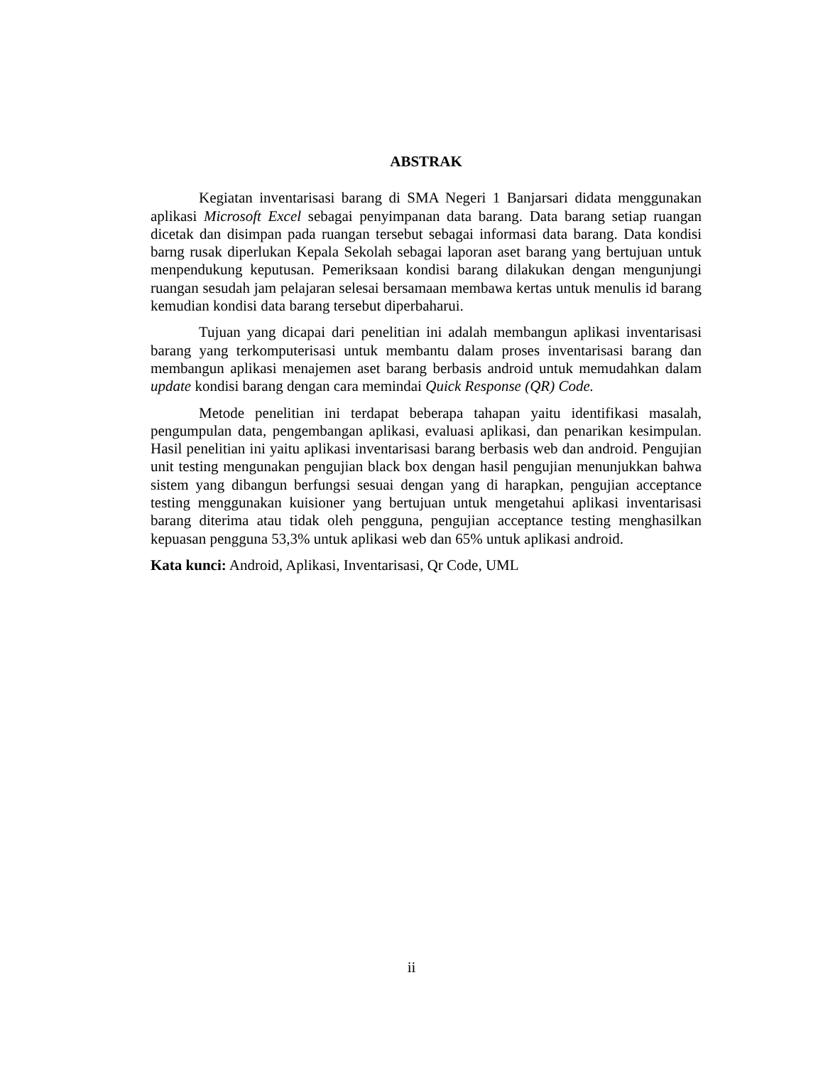ABSTRAK
Kegiatan inventarisasi barang di SMA Negeri 1 Banjarsari didata menggunakan aplikasi Microsoft Excel sebagai penyimpanan data barang. Data barang setiap ruangan dicetak dan disimpan pada ruangan tersebut sebagai informasi data barang. Data kondisi barng rusak diperlukan Kepala Sekolah sebagai laporan aset barang yang bertujuan untuk menpendukung keputusan. Pemeriksaan kondisi barang dilakukan dengan mengunjungi ruangan sesudah jam pelajaran selesai bersamaan membawa kertas untuk menulis id barang kemudian kondisi data barang tersebut diperbaharui.
Tujuan yang dicapai dari penelitian ini adalah membangun aplikasi inventarisasi barang yang terkomputerisasi untuk membantu dalam proses inventarisasi barang dan membangun aplikasi menajemen aset barang berbasis android untuk memudahkan dalam update kondisi barang dengan cara memindai Quick Response (QR) Code.
Metode penelitian ini terdapat beberapa tahapan yaitu identifikasi masalah, pengumpulan data, pengembangan aplikasi, evaluasi aplikasi, dan penarikan kesimpulan. Hasil penelitian ini yaitu aplikasi inventarisasi barang berbasis web dan android. Pengujian unit testing mengunakan pengujian black box dengan hasil pengujian menunjukkan bahwa sistem yang dibangun berfungsi sesuai dengan yang di harapkan, pengujian acceptance testing menggunakan kuisioner yang bertujuan untuk mengetahui aplikasi inventarisasi barang diterima atau tidak oleh pengguna, pengujian acceptance testing menghasilkan kepuasan pengguna 53,3% untuk aplikasi web dan 65% untuk aplikasi android.
Kata kunci: Android, Aplikasi, Inventarisasi, Qr Code, UML
ii